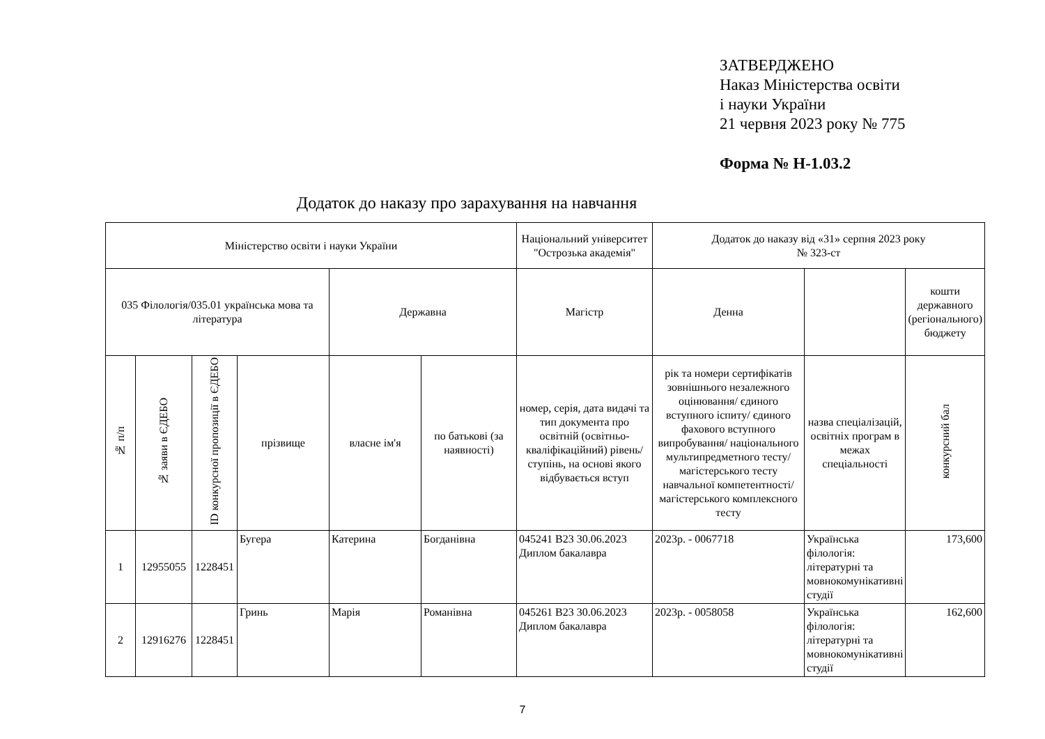ЗАТВЕРДЖЕНО
Наказ Міністерства освіти
і науки України
21 червня 2023 року № 775
Форма № Н-1.03.2
Додаток до наказу про зарахування на навчання
| Міністерство освіти і науки України | | | | | | Національний університет "Острозька академія" | Додаток до наказу від «31» серпня 2023 року № 323-ст | | |
| 035 Філологія/035.01 українська мова та література | | | | Державна | | Магістр | Денна | | кошти державного (регіонального) бюджету |
| № п/п | № заяви в ЄДЕБО | ID конкурсної пропозиції в ЄДЕБО | прізвище | власне ім'я | по батькові (за наявності) | номер, серія, дата видачі та тип документа про освітній (освітньо-кваліфікаційний) рівень/ступінь, на основі якого відбувається вступ | рік та номери сертифікатів зовнішнього незалежного оцінювання/ єдиного вступного іспиту/ єдиного фахового вступного випробування/ національного мультипредметного тесту/ магістерського тесту навчальної компетентності/ магістерського комплексного тесту | назва спеціалізацій, освітніх програм в межах спеціальності | конкурсний бал |
| 1 | 12955055 | 1228451 | Бугера | Катерина | Богданівна | 045241 В23 30.06.2023 Диплом бакалавра | 2023р. - 0067718 | Українська філологія: літературні та мовнокомунікативні студії | 173,600 |
| 2 | 12916276 | 1228451 | Гринь | Марія | Романівна | 045261 В23 30.06.2023 Диплом бакалавра | 2023р. - 0058058 | Українська філологія: літературні та мовнокомунікативні студії | 162,600 |
7